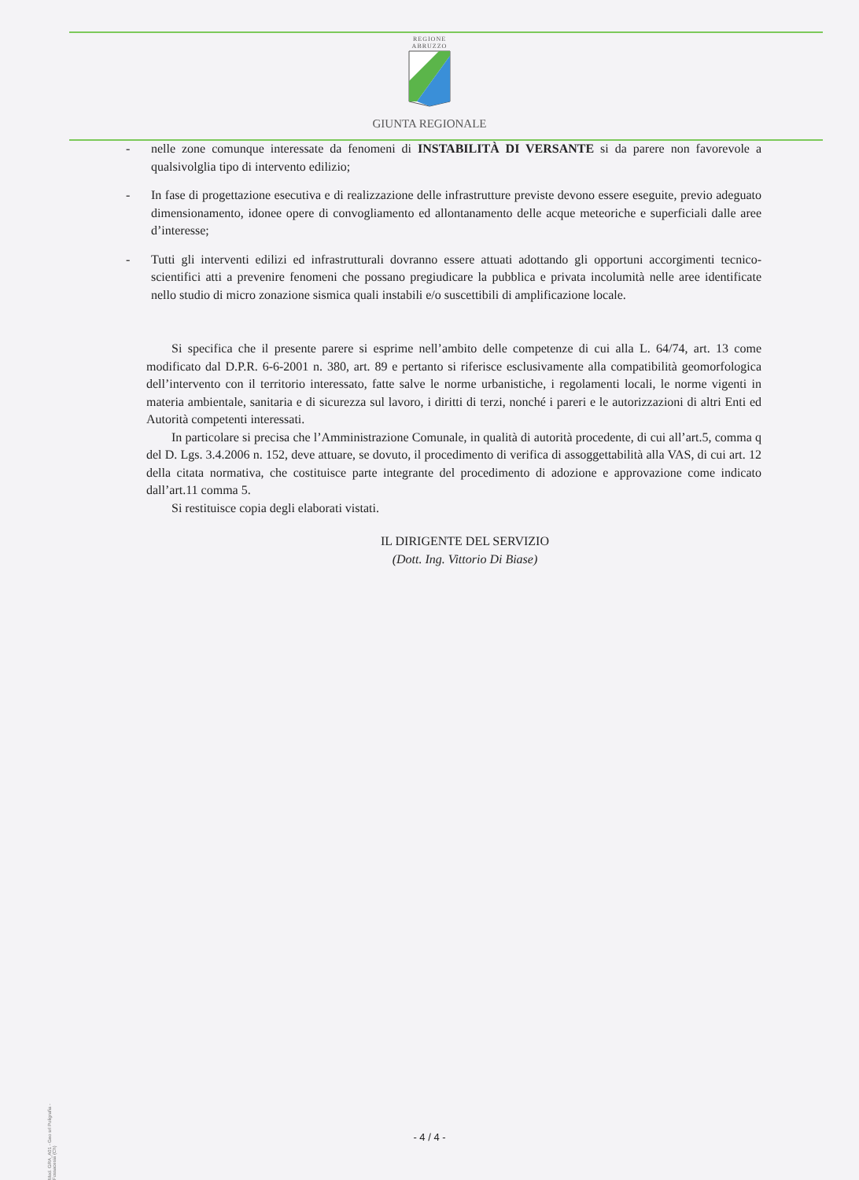REGIONE
ABRUZZO
GIUNTA REGIONALE
- nelle zone comunque interessate da fenomeni di INSTABILITÀ DI VERSANTE si da parere non favorevole a qualsivolglia tipo di intervento edilizio;
- In fase di progettazione esecutiva e di realizzazione delle infrastrutture previste devono essere eseguite, previo adeguato dimensionamento, idonee opere di convogliamento ed allontanamento delle acque meteoriche e superficiali dalle aree d’interesse;
- Tutti gli interventi edilizi ed infrastrutturali dovranno essere attuati adottando gli opportuni accorgimenti tecnico-scientifici atti a prevenire fenomeni che possano pregiudicare la pubblica e privata incolumità nelle aree identificate nello studio di micro zonazione sismica quali instabili e/o suscettibili di amplificazione locale.
Si specifica che il presente parere si esprime nell’ambito delle competenze di cui alla L. 64/74, art. 13 come modificato dal D.P.R. 6-6-2001 n. 380, art. 89 e pertanto si riferisce esclusivamente alla compatibilità geomorfologica dell’intervento con il territorio interessato, fatte salve le norme urbanistiche, i regolamenti locali, le norme vigenti in materia ambientale, sanitaria e di sicurezza sul lavoro, i diritti di terzi, nonché i pareri e le autorizzazioni di altri Enti ed Autorità competenti interessati.
In particolare si precisa che l’Amministrazione Comunale, in qualità di autorità procedente, di cui all’art.5, comma q del D. Lgs. 3.4.2006 n. 152, deve attuare, se dovuto, il procedimento di verifica di assoggettabilità alla VAS, di cui art. 12 della citata normativa, che costituisce parte integrante del procedimento di adozione e approvazione come indicato dall’art.11 comma 5.
Si restituisce copia degli elaborati vistati.
IL DIRIGENTE DEL SERVIZIO
(Dott. Ing. Vittorio Di Biase)
Mod. GRA_A01 - Geo srl Poligrafia - Fossacesia (Ch)
- 4 / 4 -